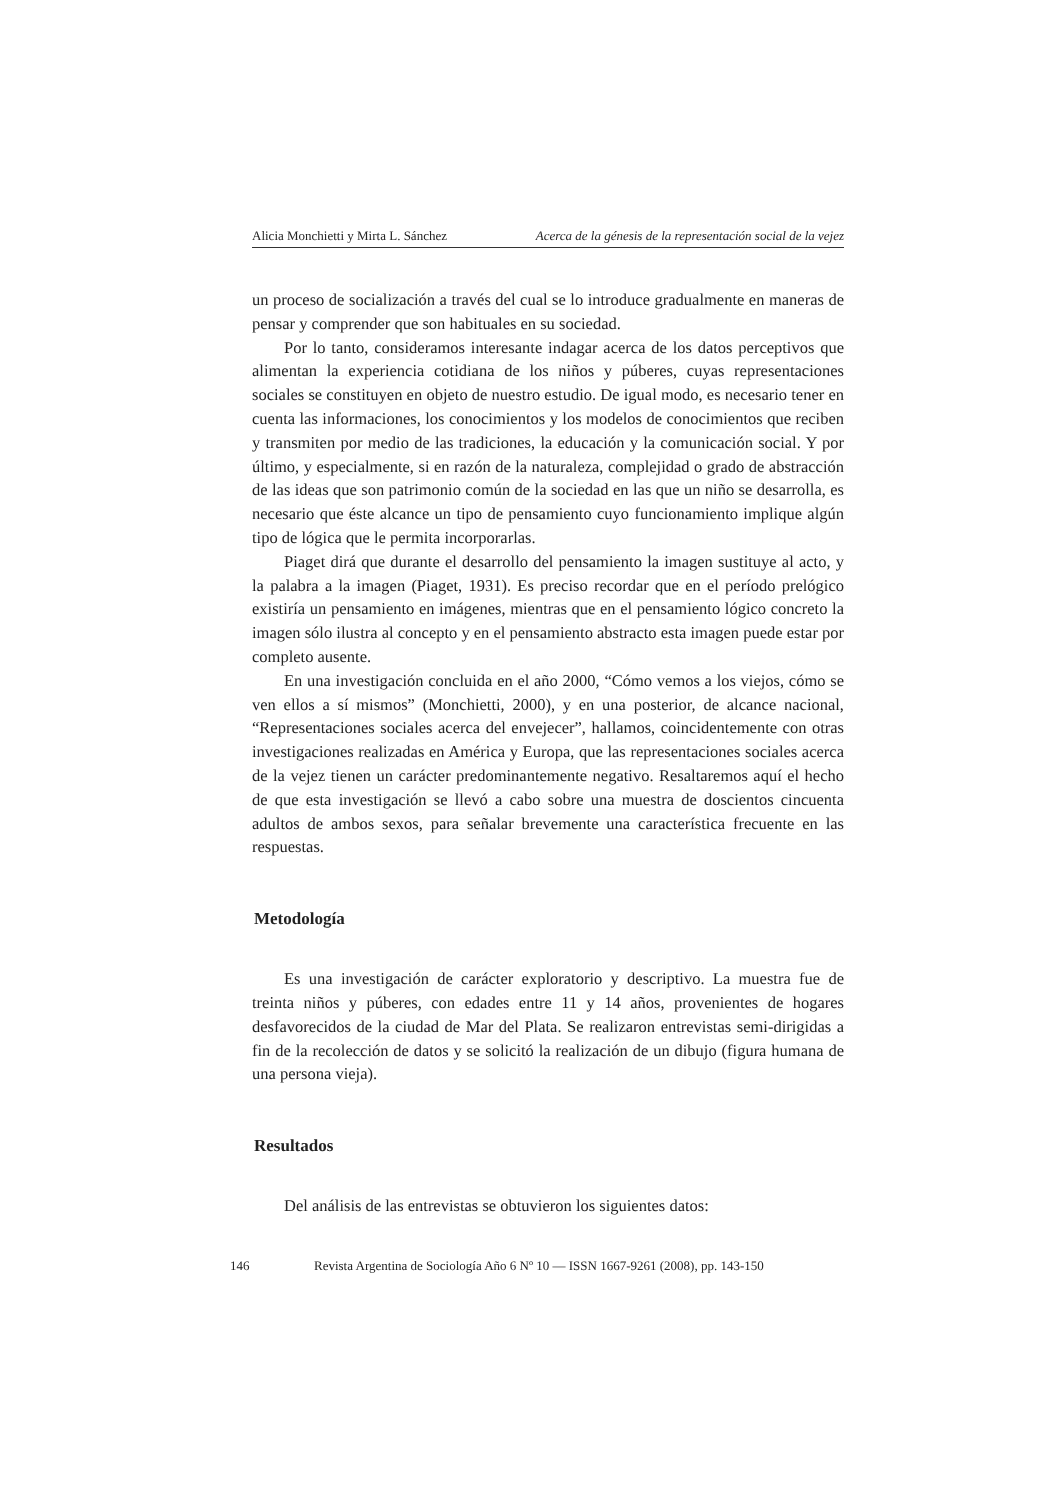Alicia Monchietti y Mirta L. Sánchez Acerca de la génesis de la representación social de la vejez
un proceso de socialización a través del cual se lo introduce gradualmente en maneras de pensar y comprender que son habituales en su sociedad.
Por lo tanto, consideramos interesante indagar acerca de los datos perceptivos que alimentan la experiencia cotidiana de los niños y púberes, cuyas representaciones sociales se constituyen en objeto de nuestro estudio. De igual modo, es necesario tener en cuenta las informaciones, los conocimientos y los modelos de conocimientos que reciben y transmiten por medio de las tradiciones, la educación y la comunicación social. Y por último, y especialmente, si en razón de la naturaleza, complejidad o grado de abstracción de las ideas que son patrimonio común de la sociedad en las que un niño se desarrolla, es necesario que éste alcance un tipo de pensamiento cuyo funcionamiento implique algún tipo de lógica que le permita incorporarlas.
Piaget dirá que durante el desarrollo del pensamiento la imagen sustituye al acto, y la palabra a la imagen (Piaget, 1931). Es preciso recordar que en el período prelógico existiría un pensamiento en imágenes, mientras que en el pensamiento lógico concreto la imagen sólo ilustra al concepto y en el pensamiento abstracto esta imagen puede estar por completo ausente.
En una investigación concluida en el año 2000, “Cómo vemos a los viejos, cómo se ven ellos a sí mismos” (Monchietti, 2000), y en una posterior, de alcance nacional, “Representaciones sociales acerca del envejecer”, hallamos, coincidentemente con otras investigaciones realizadas en América y Europa, que las representaciones sociales acerca de la vejez tienen un carácter predominantemente negativo. Resaltaremos aquí el hecho de que esta investigación se llevó a cabo sobre una muestra de doscientos cincuenta adultos de ambos sexos, para señalar brevemente una característica frecuente en las respuestas.
Metodología
Es una investigación de carácter exploratorio y descriptivo. La muestra fue de treinta niños y púberes, con edades entre 11 y 14 años, provenientes de hogares desfavorecidos de la ciudad de Mar del Plata. Se realizaron entrevistas semi-dirigidas a fin de la recolección de datos y se solicitó la realización de un dibujo (figura humana de una persona vieja).
Resultados
Del análisis de las entrevistas se obtuvieron los siguientes datos:
146 Revista Argentina de Sociología Año 6 Nº 10 — ISSN 1667-9261 (2008), pp. 143-150